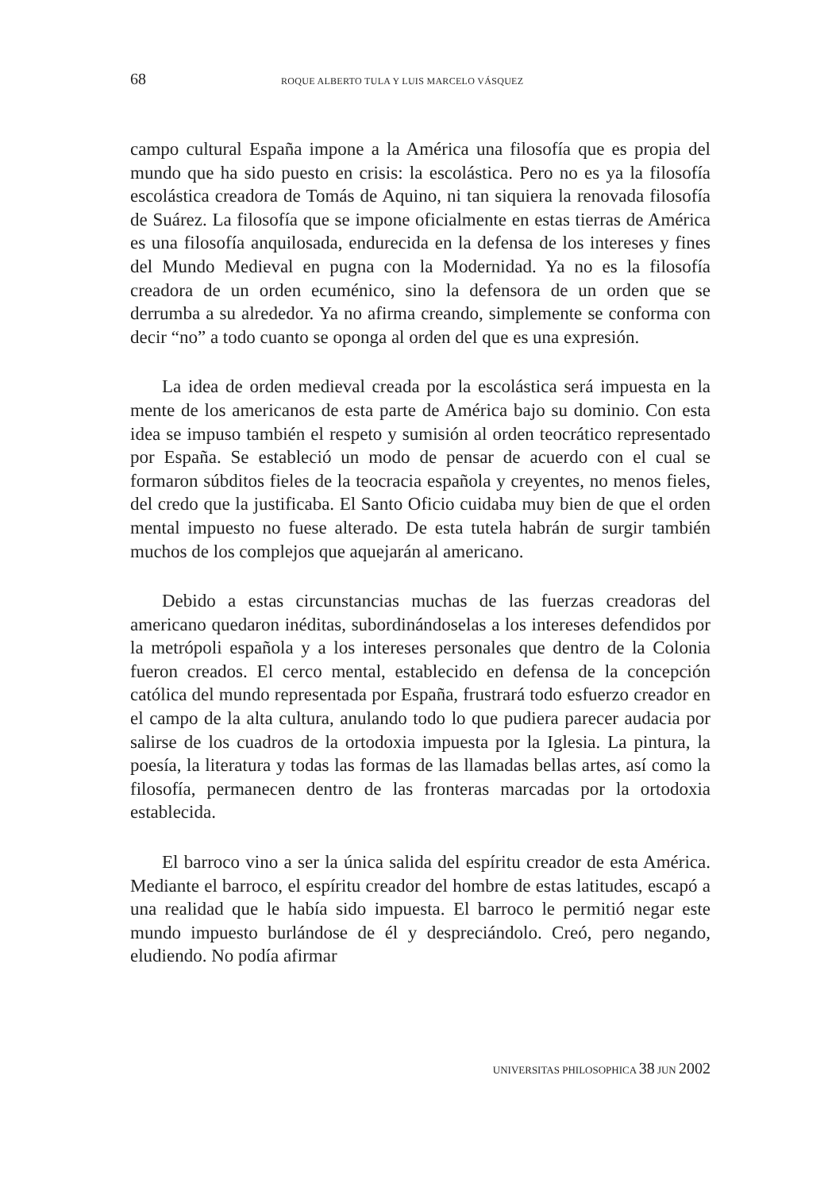68 ROQUE ALBERTO TULA Y LUIS MARCELO VÁSQUEZ
campo cultural España impone a la América una filosofía que es propia del mundo que ha sido puesto en crisis: la escolástica. Pero no es ya la filosofía escolástica creadora de Tomás de Aquino, ni tan siquiera la renovada filosofía de Suárez. La filosofía que se impone oficialmente en estas tierras de América es una filosofía anquilosada, endurecida en la defensa de los intereses y fines del Mundo Medieval en pugna con la Modernidad. Ya no es la filosofía creadora de un orden ecuménico, sino la defensora de un orden que se derrumba a su alrededor. Ya no afirma creando, simplemente se conforma con decir “no” a todo cuanto se oponga al orden del que es una expresión.
La idea de orden medieval creada por la escolástica será impuesta en la mente de los americanos de esta parte de América bajo su dominio. Con esta idea se impuso también el respeto y sumisión al orden teocrático representado por España. Se estableció un modo de pensar de acuerdo con el cual se formaron súbditos fieles de la teocracia española y creyentes, no menos fieles, del credo que la justificaba. El Santo Oficio cuidaba muy bien de que el orden mental impuesto no fuese alterado. De esta tutela habrán de surgir también muchos de los complejos que aquejarán al americano.
Debido a estas circunstancias muchas de las fuerzas creadoras del americano quedaron inéditas, subordinándoselas a los intereses defendidos por la metrópoli española y a los intereses personales que dentro de la Colonia fueron creados. El cerco mental, establecido en defensa de la concepción católica del mundo representada por España, frustrará todo esfuerzo creador en el campo de la alta cultura, anulando todo lo que pudiera parecer audacia por salirse de los cuadros de la ortodoxia impuesta por la Iglesia. La pintura, la poesía, la literatura y todas las formas de las llamadas bellas artes, así como la filosofía, permanecen dentro de las fronteras marcadas por la ortodoxia establecida.
El barroco vino a ser la única salida del espíritu creador de esta América. Mediante el barroco, el espíritu creador del hombre de estas latitudes, escapó a una realidad que le había sido impuesta. El barroco le permitió negar este mundo impuesto burlándose de él y despreciándolo. Creó, pero negando, eludiendo. No podía afirmar
UNIVERSITAS PHILOSOPHICA 38 JUN 2002